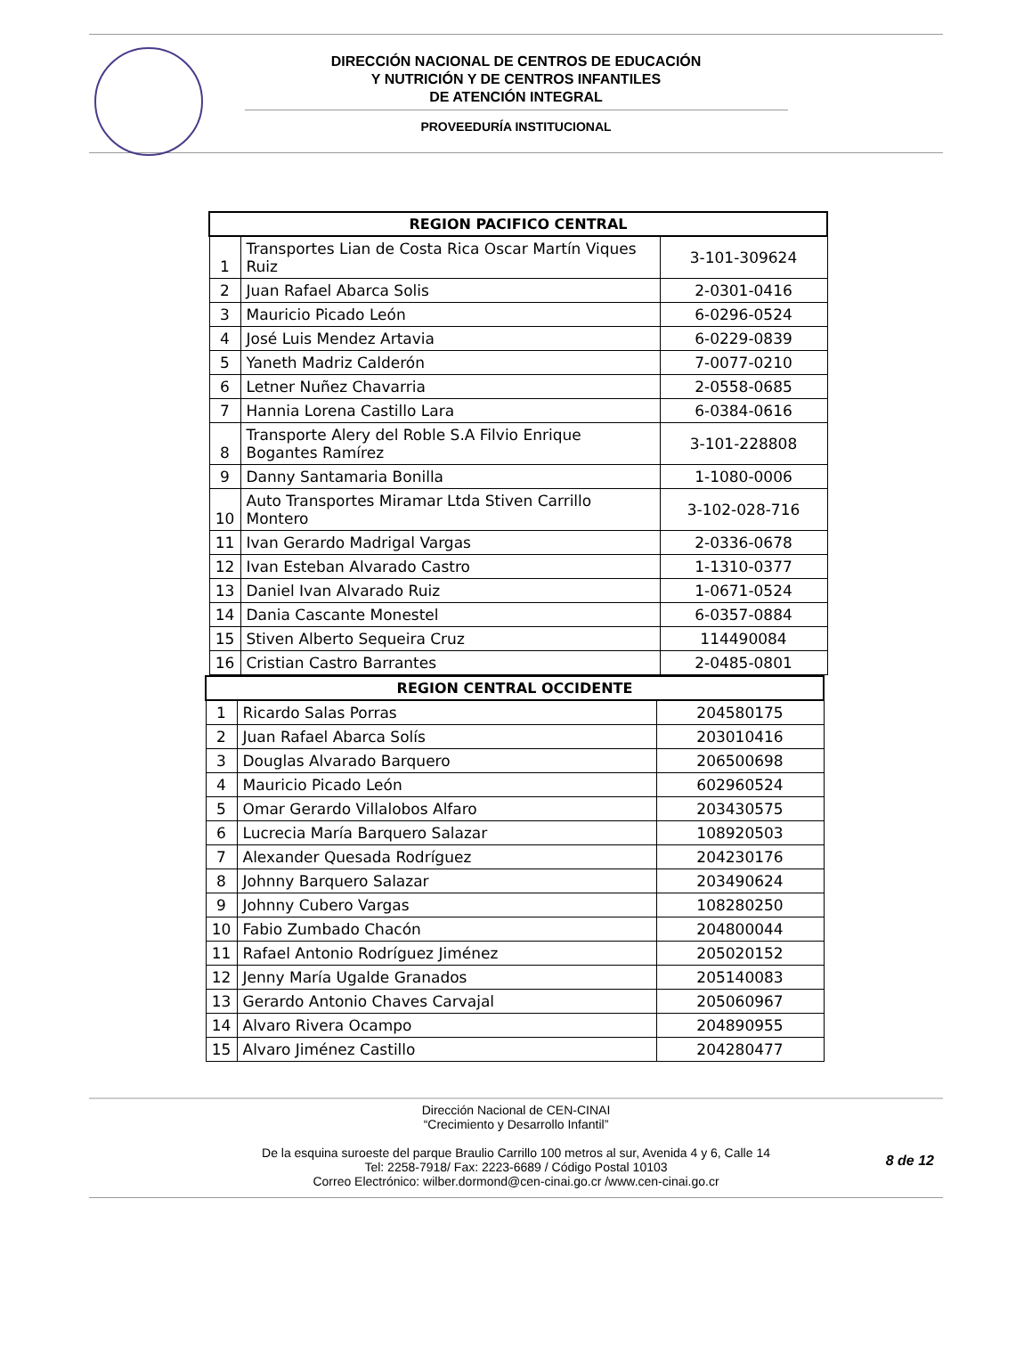DIRECCIÓN NACIONAL DE CENTROS DE EDUCACIÓN
Y NUTRICIÓN Y DE CENTROS INFANTILES
DE ATENCIÓN INTEGRAL
PROVEEDURÍA INSTITUCIONAL
| REGION PACIFICO CENTRAL | | |
| --- | --- | --- |
| 1 | Transportes Lian de Costa Rica Oscar Martín Viques Ruiz | 3-101-309624 |
| 2 | Juan Rafael Abarca Solis | 2-0301-0416 |
| 3 | Mauricio Picado León | 6-0296-0524 |
| 4 | José Luis Mendez Artavia | 6-0229-0839 |
| 5 | Yaneth Madriz Calderón | 7-0077-0210 |
| 6 | Letner Nuñez Chavarria | 2-0558-0685 |
| 7 | Hannia Lorena Castillo Lara | 6-0384-0616 |
| 8 | Transporte Alery del Roble S.A Filvio Enrique Bogantes Ramírez | 3-101-228808 |
| 9 | Danny Santamaria Bonilla | 1-1080-0006 |
| 10 | Auto Transportes Miramar Ltda Stiven Carrillo Montero | 3-102-028-716 |
| 11 | Ivan Gerardo Madrigal Vargas | 2-0336-0678 |
| 12 | Ivan Esteban Alvarado Castro | 1-1310-0377 |
| 13 | Daniel Ivan Alvarado Ruiz | 1-0671-0524 |
| 14 | Dania Cascante Monestel | 6-0357-0884 |
| 15 | Stiven Alberto Sequeira Cruz | 114490084 |
| 16 | Cristian Castro Barrantes | 2-0485-0801 |
| REGION CENTRAL OCCIDENTE | | |
| --- | --- | --- |
| 1 | Ricardo Salas Porras | 204580175 |
| 2 | Juan Rafael Abarca Solís | 203010416 |
| 3 | Douglas Alvarado Barquero | 206500698 |
| 4 | Mauricio Picado León | 602960524 |
| 5 | Omar Gerardo Villalobos Alfaro | 203430575 |
| 6 | Lucrecia María Barquero Salazar | 108920503 |
| 7 | Alexander Quesada Rodríguez | 204230176 |
| 8 | Johnny Barquero Salazar | 203490624 |
| 9 | Johnny Cubero Vargas | 108280250 |
| 10 | Fabio Zumbado Chacón | 204800044 |
| 11 | Rafael Antonio Rodríguez Jiménez | 205020152 |
| 12 | Jenny María Ugalde Granados | 205140083 |
| 13 | Gerardo Antonio Chaves Carvajal | 205060967 |
| 14 | Alvaro Rivera Ocampo | 204890955 |
| 15 | Alvaro Jiménez Castillo | 204280477 |
Dirección Nacional de CEN-CINAI
“Crecimiento y Desarrollo Infantil”
De la esquina suroeste del parque Braulio Carrillo 100 metros al sur, Avenida 4 y 6, Calle 14
Tel: 2258-7918/ Fax: 2223-6689 / Código Postal 10103
Correo Electrónico: wilber.dormond@cen-cinai.go.cr /www.cen-cinai.go.cr
8 de 12